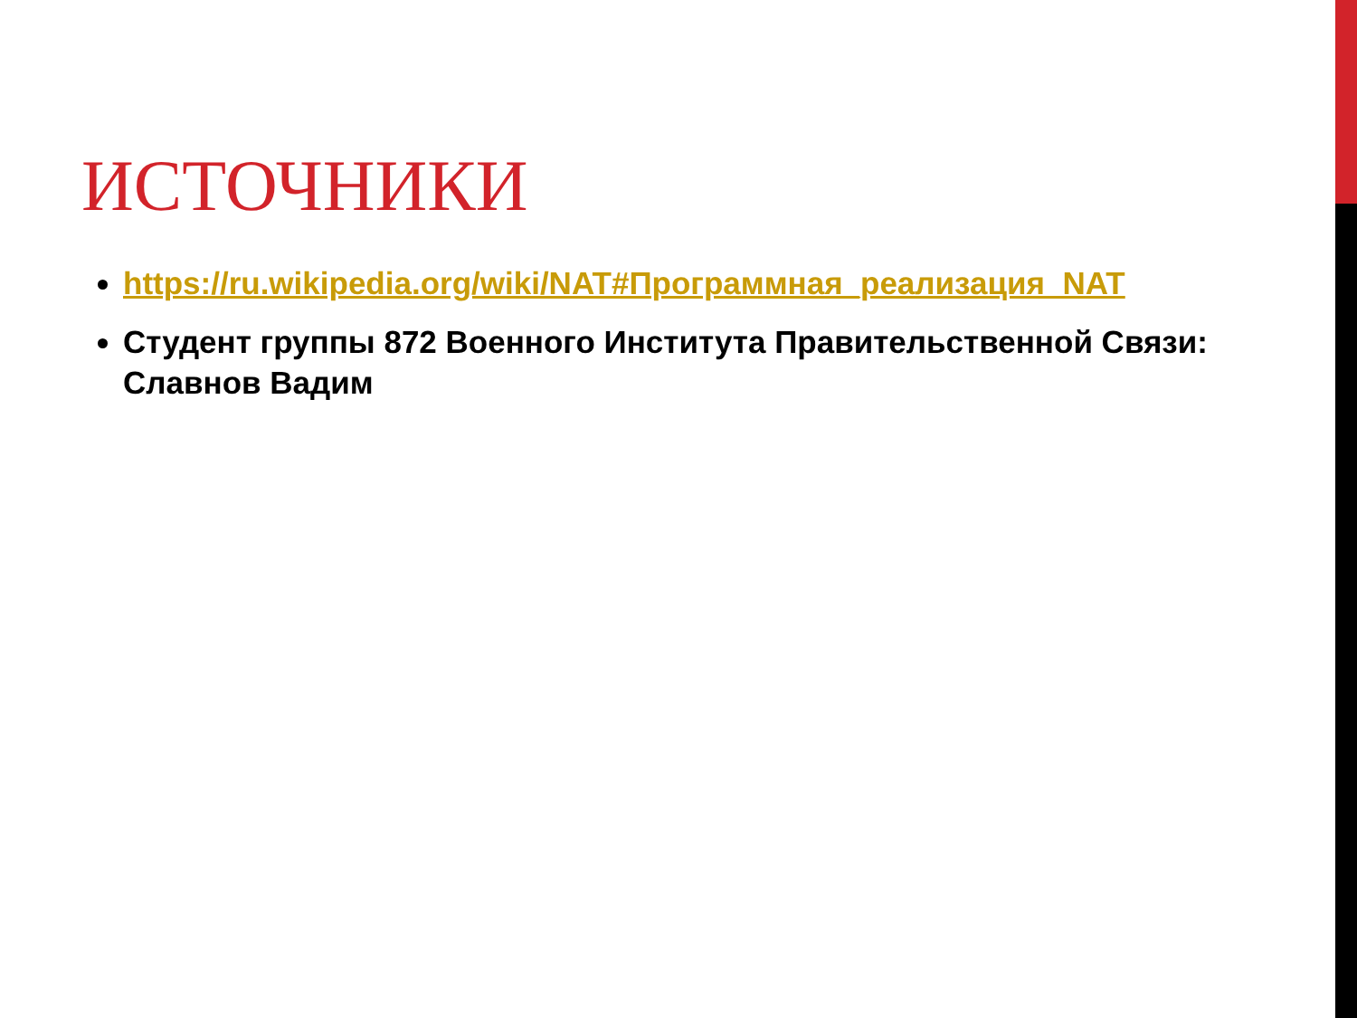ИСТОЧНИКИ
https://ru.wikipedia.org/wiki/NAT#Программная_реализация_NAT
Студент группы 872 Военного Института Правительственной Связи: Славнов Вадим